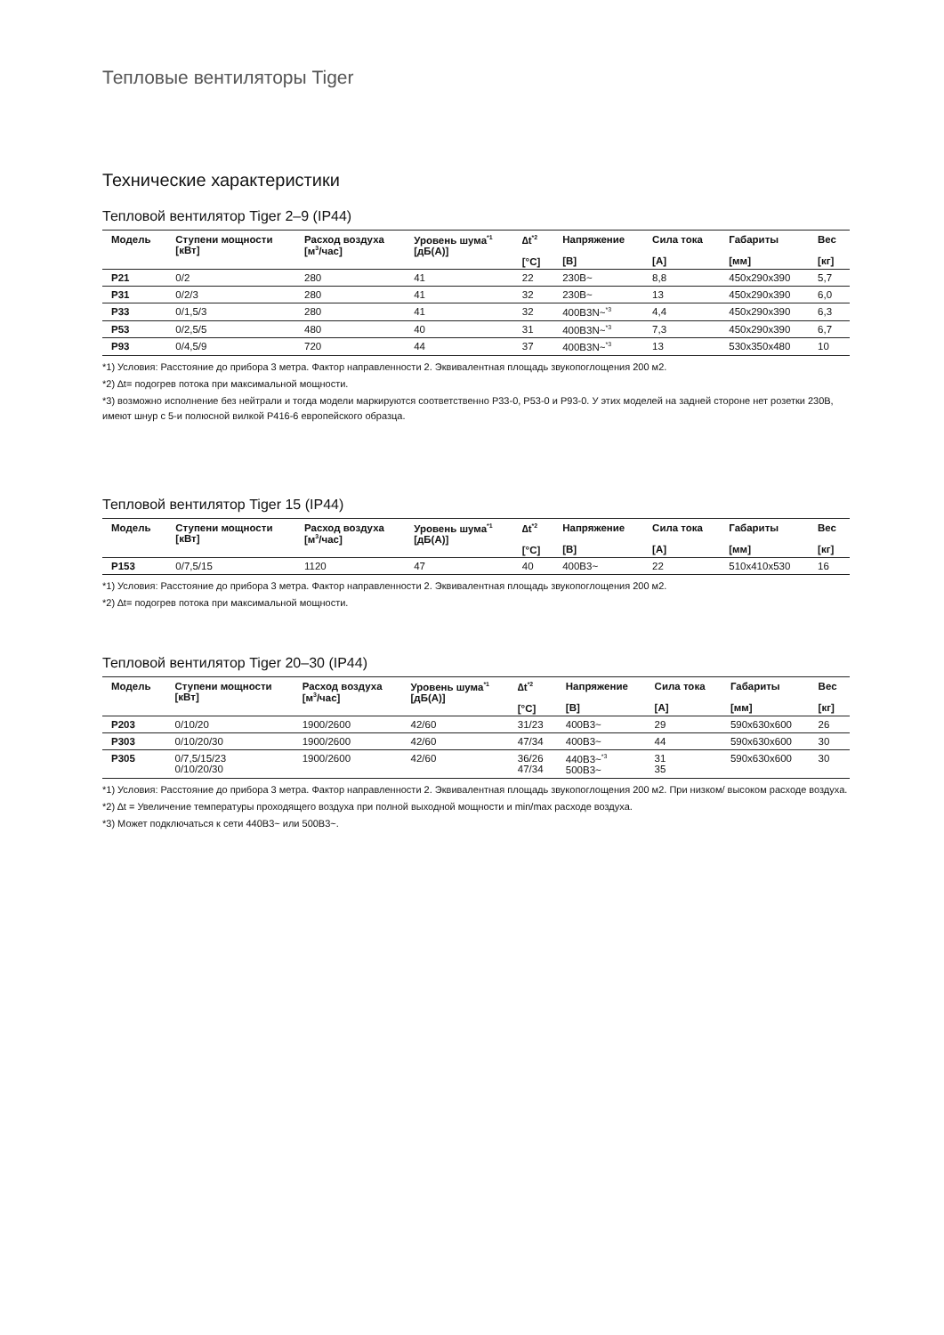Тепловые вентиляторы Tiger
Технические характеристики
Тепловой вентилятор Tiger 2–9 (IP44)
| Модель | Ступени мощности [кВт] | Расход воздуха [м<sup>3</sup>/час] | Уровень шума<sup>*1</sup> [дБ(А)] | ∆t<sup>*2</sup> [°C] | Напряжение [В] | Сила тока [А] | Габариты [мм] | Вес [кг] |
| --- | --- | --- | --- | --- | --- | --- | --- | --- |
| P21 | 0/2 | 280 | 41 | 22 | 230В~ | 8,8 | 450x290x390 | 5,7 |
| P31 | 0/2/3 | 280 | 41 | 32 | 230В~ | 13 | 450x290x390 | 6,0 |
| P33 | 0/1,5/3 | 280 | 41 | 32 | 400В3N~<sup>*3</sup> | 4,4 | 450x290x390 | 6,3 |
| P53 | 0/2,5/5 | 480 | 40 | 31 | 400В3N~<sup>*3</sup> | 7,3 | 450x290x390 | 6,7 |
| P93 | 0/4,5/9 | 720 | 44 | 37 | 400В3N~<sup>*3</sup> | 13 | 530x350x480 | 10 |
*1) Условия: Расстояние до прибора 3 метра. Фактор направленности 2. Эквивалентная площадь звукопоглощения 200 м2.
*2) ∆t= подогрев потока при максимальной мощности.
*3) возможно исполнение без нейтрали и тогда модели маркируются соответственно P33-0, P53-0 и P93-0. У этих моделей на задней стороне нет розетки 230В, имеют шнур с 5-и полюсной вилкой P416-6 европейского образца.
Тепловой вентилятор Tiger 15 (IP44)
| Модель | Ступени мощности [кВт] | Расход воздуха [м<sup>3</sup>/час] | Уровень шума<sup>*1</sup> [дБ(А)] | ∆t<sup>*2</sup> [°C] | Напряжение [В] | Сила тока [А] | Габариты [мм] | Вес [кг] |
| --- | --- | --- | --- | --- | --- | --- | --- | --- |
| P153 | 0/7,5/15 | 1120 | 47 | 40 | 400В3~ | 22 | 510x410x530 | 16 |
*1) Условия: Расстояние до прибора 3 метра. Фактор направленности 2. Эквивалентная площадь звукопоглощения 200 м2.
*2) ∆t= подогрев потока при максимальной мощности.
Тепловой вентилятор Tiger 20–30 (IP44)
| Модель | Ступени мощности [кВт] | Расход воздуха [м<sup>3</sup>/час] | Уровень шума<sup>*1</sup> [дБ(А)] | ∆t<sup>*2</sup> [°C] | Напряжение [В] | Сила тока [А] | Габариты [мм] | Вес [кг] |
| --- | --- | --- | --- | --- | --- | --- | --- | --- |
| P203 | 0/10/20 | 1900/2600 | 42/60 | 31/23 | 400В3~ | 29 | 590x630x600 | 26 |
| P303 | 0/10/20/30 | 1900/2600 | 42/60 | 47/34 | 400В3~ | 44 | 590x630x600 | 30 |
| P305 | 0/7,5/15/23 0/10/20/30 | 1900/2600 | 42/60 | 36/26 47/34 | 440В3~<sup>*3</sup> 500В3~ | 31 35 | 590x630x600 | 30 |
*1) Условия: Расстояние до прибора 3 метра. Фактор направленности 2. Эквивалентная площадь звукопоглощения 200 м2. При низком/ высоком расходе воздуха.
*2) ∆t = Увеличение температуры проходящего воздуха при полной выходной мощности и min/max расходе воздуха.
*3) Может подключаться к сети 440В3~ или 500В3~.